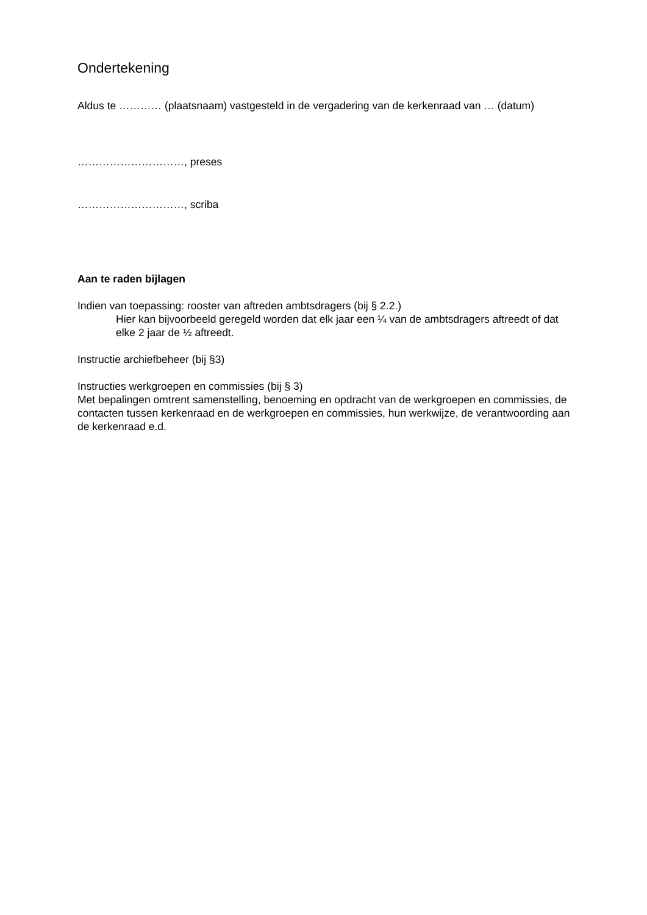Ondertekening
Aldus te ………… (plaatsnaam) vastgesteld in de vergadering van de kerkenraad van … (datum)
…………………………, preses
…………………………, scriba
Aan te raden bijlagen
Indien van toepassing: rooster van aftreden ambtsdragers (bij § 2.2.)
Hier kan bijvoorbeeld geregeld worden dat elk jaar een ¼ van de ambtsdragers aftreedt of dat elke 2 jaar de ½ aftreedt.
Instructie archiefbeheer (bij §3)
Instructies werkgroepen en commissies (bij § 3)
Met bepalingen omtrent samenstelling, benoeming en opdracht van de werkgroepen en commissies, de contacten tussen kerkenraad en de werkgroepen en commissies, hun werkwijze, de verantwoording aan de kerkenraad e.d.